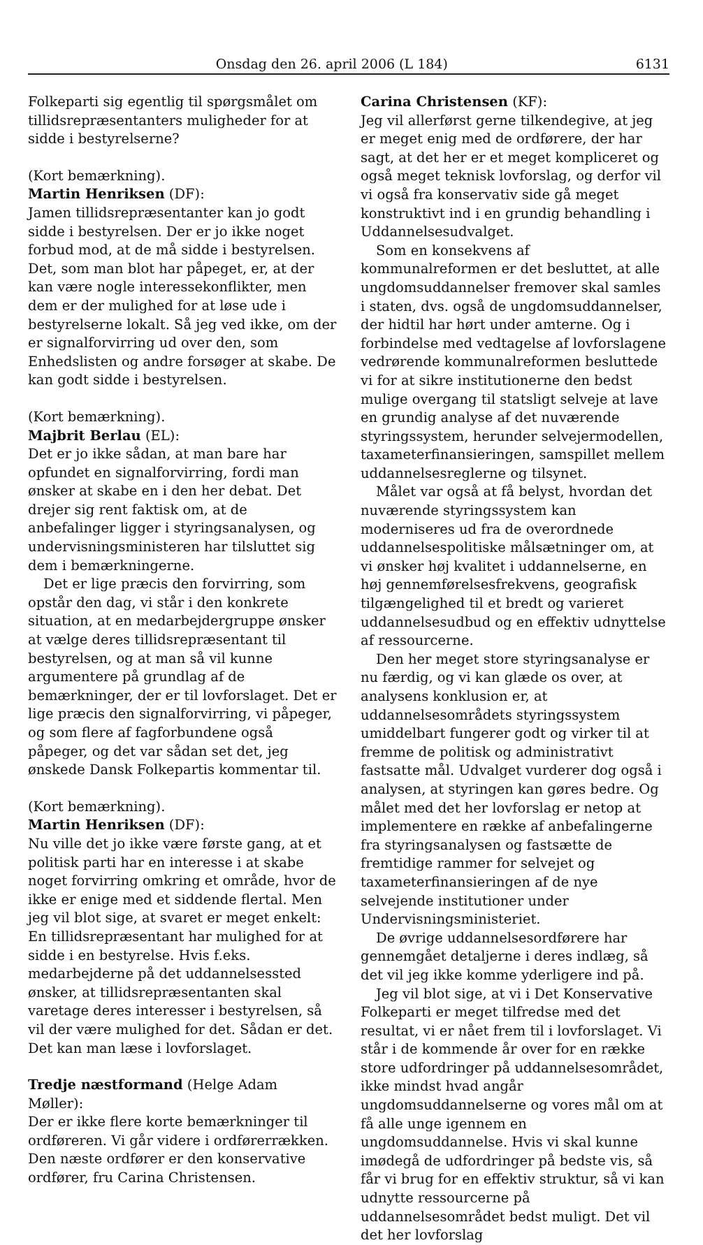Onsdag den 26. april 2006 (L 184) 6131
Folkeparti sig egentlig til spørgsmålet om tillidsrepræsentanters muligheder for at sidde i bestyrelserne?
(Kort bemærkning).
Martin Henriksen (DF):
Jamen tillidsrepræsentanter kan jo godt sidde i bestyrelsen. Der er jo ikke noget forbud mod, at de må sidde i bestyrelsen. Det, som man blot har påpeget, er, at der kan være nogle interessekonflikter, men dem er der mulighed for at løse ude i bestyrelserne lokalt. Så jeg ved ikke, om der er signalforvirring ud over den, som Enhedslisten og andre forsøger at skabe. De kan godt sidde i bestyrelsen.
(Kort bemærkning).
Majbrit Berlau (EL):
Det er jo ikke sådan, at man bare har opfundet en signalforvirring, fordi man ønsker at skabe en i den her debat. Det drejer sig rent faktisk om, at de anbefalinger ligger i styringsanalysen, og undervisningsministeren har tilsluttet sig dem i bemærkningerne.
Det er lige præcis den forvirring, som opstår den dag, vi står i den konkrete situation, at en medarbejdergruppe ønsker at vælge deres tillidsrepræsentant til bestyrelsen, og at man så vil kunne argumentere på grundlag af de bemærkninger, der er til lovforslaget. Det er lige præcis den signalforvirring, vi påpeger, og som flere af fagforbundene også påpeger, og det var sådan set det, jeg ønskede Dansk Folkepartis kommentar til.
(Kort bemærkning).
Martin Henriksen (DF):
Nu ville det jo ikke være første gang, at et politisk parti har en interesse i at skabe noget forvirring omkring et område, hvor de ikke er enige med et siddende flertal. Men jeg vil blot sige, at svaret er meget enkelt: En tillidsrepræsentant har mulighed for at sidde i en bestyrelse. Hvis f.eks. medarbejderne på det uddannelsessted ønsker, at tillidsrepræsentanten skal varetage deres interesser i bestyrelsen, så vil der være mulighed for det. Sådan er det. Det kan man læse i lovforslaget.
Tredje næstformand (Helge Adam Møller):
Der er ikke flere korte bemærkninger til ordføreren. Vi går videre i ordførerrækken. Den næste ordfører er den konservative ordfører, fru Carina Christensen.
Carina Christensen (KF):
Jeg vil allerførst gerne tilkendegive, at jeg er meget enig med de ordførere, der har sagt, at det her er et meget kompliceret og også meget teknisk lovforslag, og derfor vil vi også fra konservativ side gå meget konstruktivt ind i en grundig behandling i Uddannelsesudvalget.
Som en konsekvens af kommunalreformen er det besluttet, at alle ungdomsuddannelser fremover skal samles i staten, dvs. også de ungdomsuddannelser, der hidtil har hørt under amterne. Og i forbindelse med vedtagelse af lovforslagene vedrørende kommunalreformen besluttede vi for at sikre institutionerne den bedst mulige overgang til statsligt selveje at lave en grundig analyse af det nuværende styringssystem, herunder selvejermodellen, taxameterfinansieringen, samspillet mellem uddannelsesreglerne og tilsynet.
Målet var også at få belyst, hvordan det nuværende styringssystem kan moderniseres ud fra de overordnede uddannelsespolitiske målsætninger om, at vi ønsker høj kvalitet i uddannelserne, en høj gennemførelsesfrekvens, geografisk tilgængelighed til et bredt og varieret uddannelsesudbud og en effektiv udnyttelse af ressourcerne.
Den her meget store styringsanalyse er nu færdig, og vi kan glæde os over, at analysens konklusion er, at uddannelsesområdets styringssystem umiddelbart fungerer godt og virker til at fremme de politisk og administrativt fastsatte mål. Udvalget vurderer dog også i analysen, at styringen kan gøres bedre. Og målet med det her lovforslag er netop at implementere en række af anbefalingerne fra styringsanalysen og fastsætte de fremtidige rammer for selvejet og taxameterfinansieringen af de nye selvejende institutioner under Undervisningsministeriet.
De øvrige uddannelsesordførere har gennemgået detaljerne i deres indlæg, så det vil jeg ikke komme yderligere ind på.
Jeg vil blot sige, at vi i Det Konservative Folkeparti er meget tilfredse med det resultat, vi er nået frem til i lovforslaget. Vi står i de kommende år over for en række store udfordringer på uddannelsesområdet, ikke mindst hvad angår ungdomsuddannelserne og vores mål om at få alle unge igennem en ungdomsuddannelse. Hvis vi skal kunne imødegå de udfordringer på bedste vis, så får vi brug for en effektiv struktur, så vi kan udnytte ressourcerne på uddannelsesområdet bedst muligt. Det vil det her lovforslag